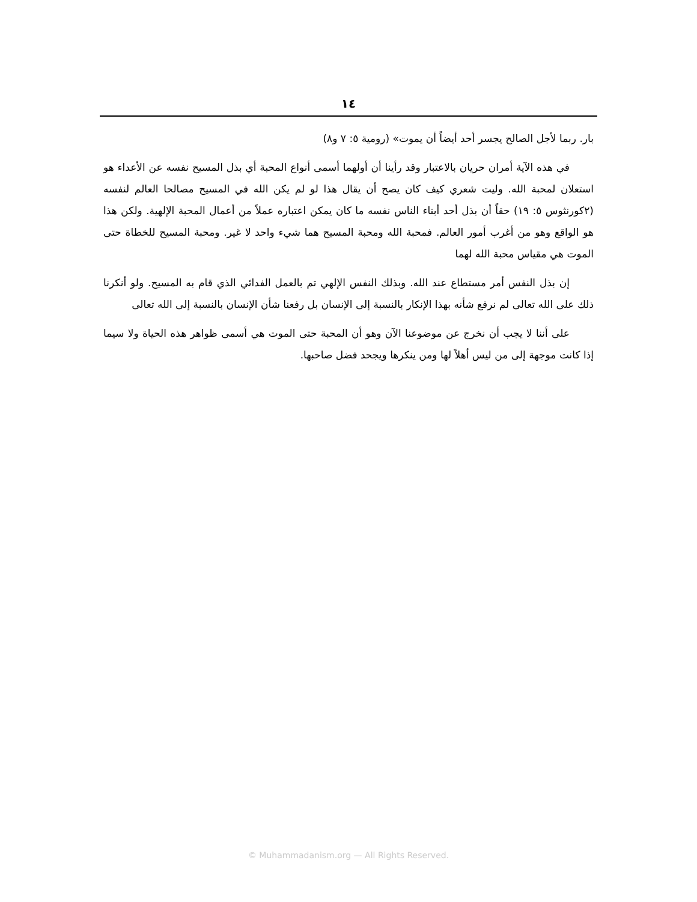١٤
بار. ربما لأجل الصالح يجسر أحد أيضاً أن يموت» (رومية ٥: ٧ و٨)
في هذه الآية أمران حريان بالاعتبار وقد رأينا أن أولهما أسمى أنواع المحبة أي بذل المسيح نفسه عن الأعداء هو استعلان لمحبة الله. وليت شعري كيف كان يصح أن يقال هذا لو لم يكن الله في المسيح مصالحا العالم لنفسه (٢كورنثوس ٥: ١٩) حقاً أن بذل أحد أبناء الناس نفسه ما كان يمكن اعتباره عملاً من أعمال المحبة الإلهية. ولكن هذا هو الواقع وهو من أغرب أمور العالم. فمحبة الله ومحبة المسيح هما شيء واحد لا غير. ومحبة المسيح للخطاة حتى الموت هي مقياس محبة الله لهما
إن بذل النفس أمر مستطاع عند الله. وبذلك النفس الإلهي تم بالعمل الفدائي الذي قام به المسيح. ولو أنكرنا ذلك على الله تعالى لم نرفع شأنه بهذا الإنكار بالنسبة إلى الإنسان بل رفعنا شأن الإنسان بالنسبة إلى الله تعالى
على أننا لا يجب أن نخرج عن موضوعنا الآن وهو أن المحبة حتى الموت هي أسمى ظواهر هذه الحياة ولا سيما إذا كانت موجهة إلى من ليس أهلاً لها ومن ينكرها ويجحد فضل صاحبها.
© Muhammadanism.org — All Rights Reserved.